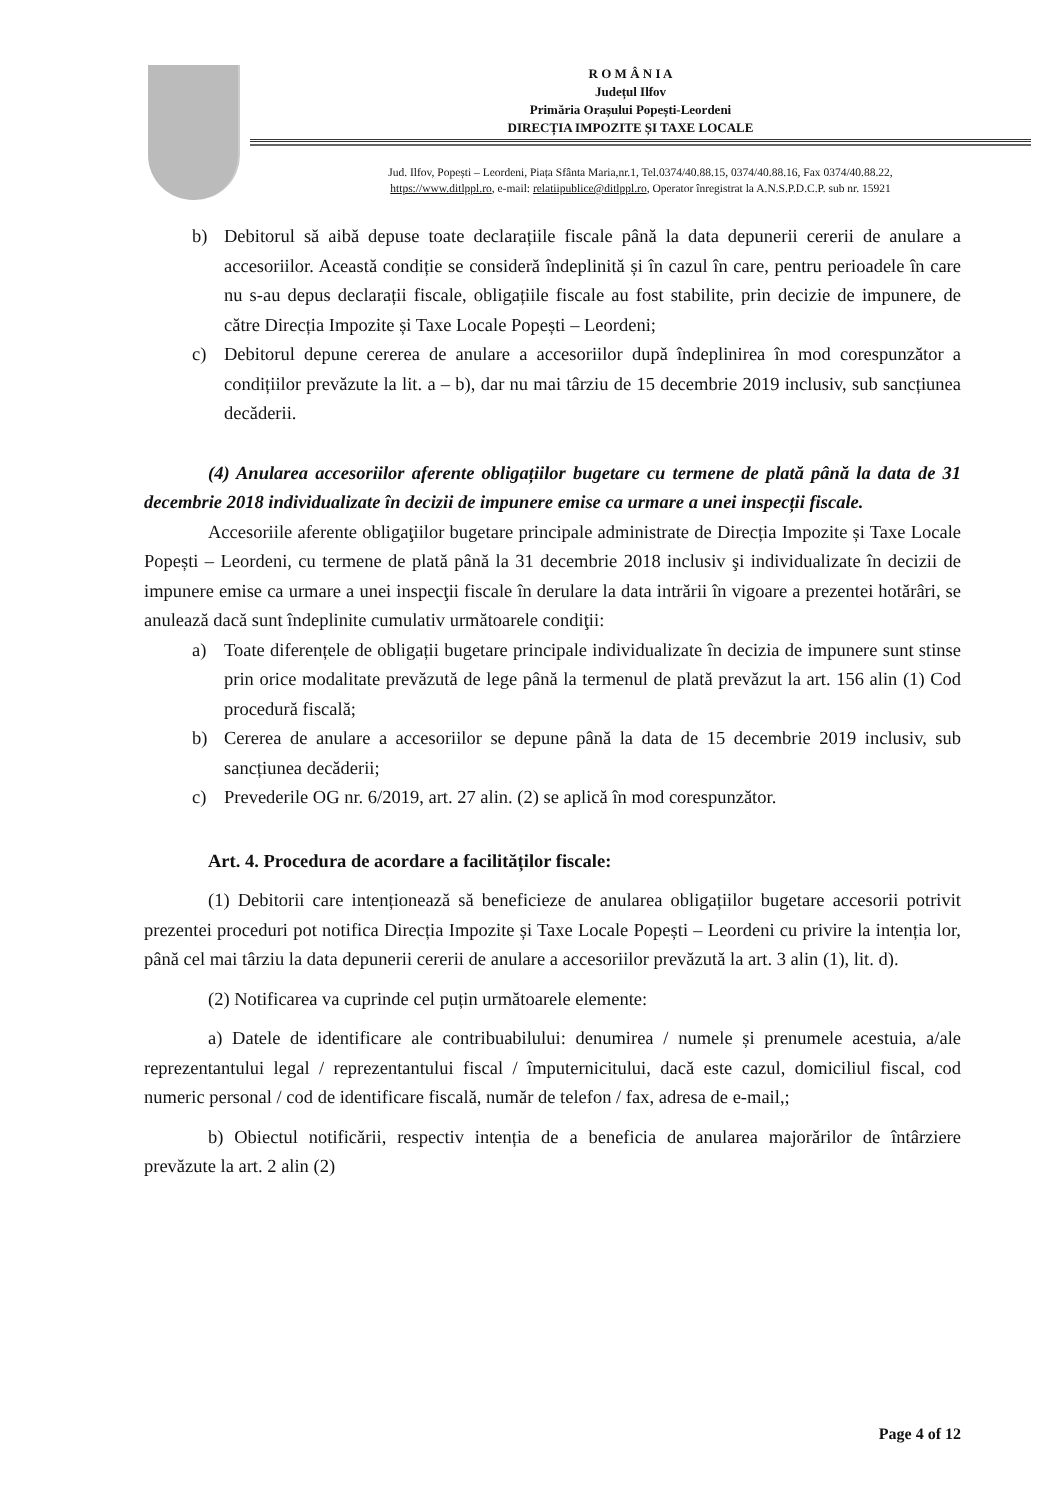R O M Â N I A
Județul Ilfov
Primăria Orașului Popești-Leordeni
DIRECȚIA IMPOZITE ȘI TAXE LOCALE
Jud. Ilfov, Popești – Leordeni, Piața Sfânta Maria,nr.1, Tel.0374/40.88.15, 0374/40.88.16, Fax 0374/40.88.22,
https://www.ditlppl.ro, e-mail: relatiipublice@ditlppl.ro, Operator înregistrat la A.N.S.P.D.C.P. sub nr. 15921
b) Debitorul să aibă depuse toate declarațiile fiscale până la data depunerii cererii de anulare a accesoriilor. Această condiție se consideră îndeplinită și în cazul în care, pentru perioadele în care nu s-au depus declarații fiscale, obligațiile fiscale au fost stabilite, prin decizie de impunere, de către Direcția Impozite și Taxe Locale Popești – Leordeni;
c) Debitorul depune cererea de anulare a accesoriilor după îndeplinirea în mod corespunzător a condițiilor prevăzute la lit. a – b), dar nu mai târziu de 15 decembrie 2019 inclusiv, sub sancțiunea decăderii.
(4) Anularea accesoriilor aferente obligațiilor bugetare cu termene de plată până la data de 31 decembrie 2018 individualizate în decizii de impunere emise ca urmare a unei inspecții fiscale.
Accesoriile aferente obligaţiilor bugetare principale administrate de Direcția Impozite și Taxe Locale Popești – Leordeni, cu termene de plată până la 31 decembrie 2018 inclusiv şi individualizate în decizii de impunere emise ca urmare a unei inspecţii fiscale în derulare la data intrării în vigoare a prezentei hotărâri, se anulează dacă sunt îndeplinite cumulativ următoarele condiţii:
a) Toate diferențele de obligații bugetare principale individualizate în decizia de impunere sunt stinse prin orice modalitate prevăzută de lege până la termenul de plată prevăzut la art. 156 alin (1) Cod procedură fiscală;
b) Cererea de anulare a accesoriilor se depune până la data de 15 decembrie 2019 inclusiv, sub sancțiunea decăderii;
c) Prevederile OG nr. 6/2019, art. 27 alin. (2) se aplică în mod corespunzător.
Art. 4. Procedura de acordare a facilităților fiscale:
(1) Debitorii care intenționează să beneficieze de anularea obligațiilor bugetare accesorii potrivit prezentei proceduri pot notifica Direcția Impozite și Taxe Locale Popești – Leordeni cu privire la intenția lor, până cel mai târziu la data depunerii cererii de anulare a accesoriilor prevăzută la art. 3 alin (1), lit. d).
(2) Notificarea va cuprinde cel puțin următoarele elemente:
a) Datele de identificare ale contribuabilului: denumirea / numele și prenumele acestuia, a/ale reprezentantului legal / reprezentantului fiscal / împuternicitului, dacă este cazul, domiciliul fiscal, cod numeric personal / cod de identificare fiscală, număr de telefon / fax, adresa de e-mail,;
b) Obiectul notificării, respectiv intenția de a beneficia de anularea majorărilor de întârziere prevăzute la art. 2 alin (2)
Page 4 of 12